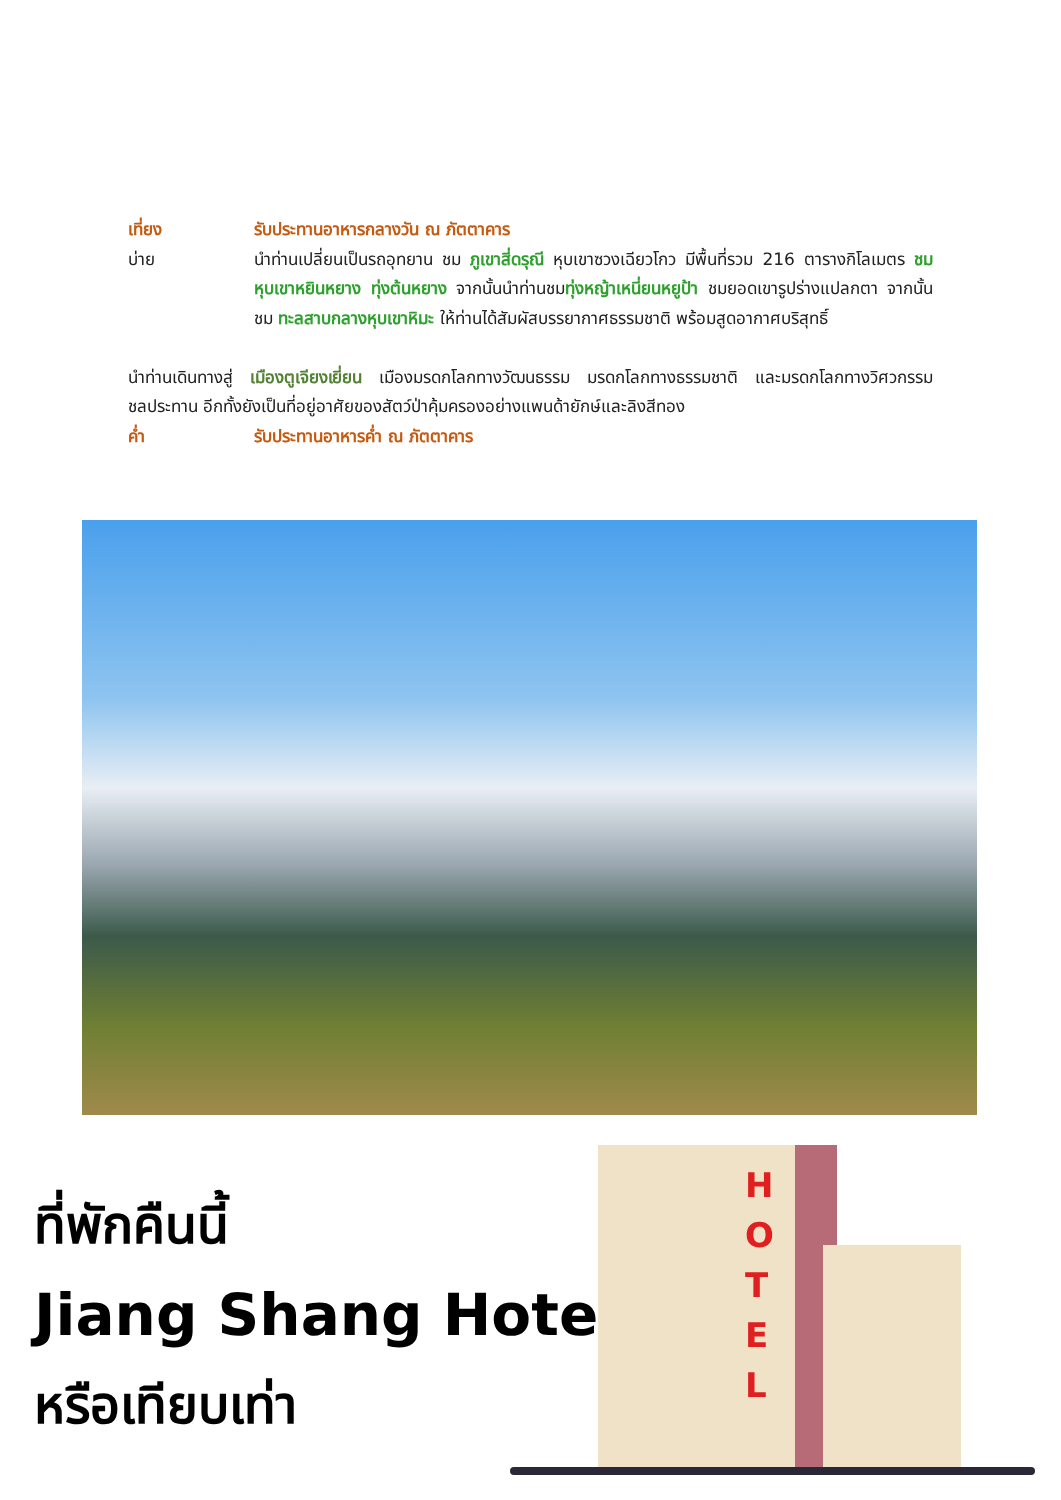เที่ยง รับประทานอาหารกลางวัน ณ ภัตตาคาร
บ่าย นำท่านเปลี่ยนเป็นรถอุทยาน ชม ภูเขาสี่ดรุณี หุบเขาซวงเฉียวโกว มีพื้นที่รวม 216 ตารางกิโลเมตร ชมหุบเขาหยินหยาง ทุ่งต้นหยาง จากนั้นนำท่านชมทุ่งหญ้าเหนี่ยนหยูป้า ชมยอดเขารูปร่างแปลกตา จากนั้นชม ทะลสาบกลางหุบเขาหิมะ ให้ท่านได้สัมผัสบรรยากาศธรรมชาติ พร้อมสูดอากาศบริสุทธิ์
นำท่านเดินทางสู่ เมืองตูเจียงเยี่ยน เมืองมรดกโลกทางวัฒนธรรม มรดกโลกทางธรรมชาติ และมรดกโลกทางวิศวกรรมชลประทาน อีกทั้งยังเป็นที่อยู่อาศัยของสัตว์ป่าคุ้มครองอย่างแพนด้ายักษ์และลิงสีทอง
ค่ำ รับประทานอาหารค่ำ ณ ภัตตาคาร
ที่พักคืนนี้
Jiang Shang Hotel
หรือเทียบเท่า
H O T E L